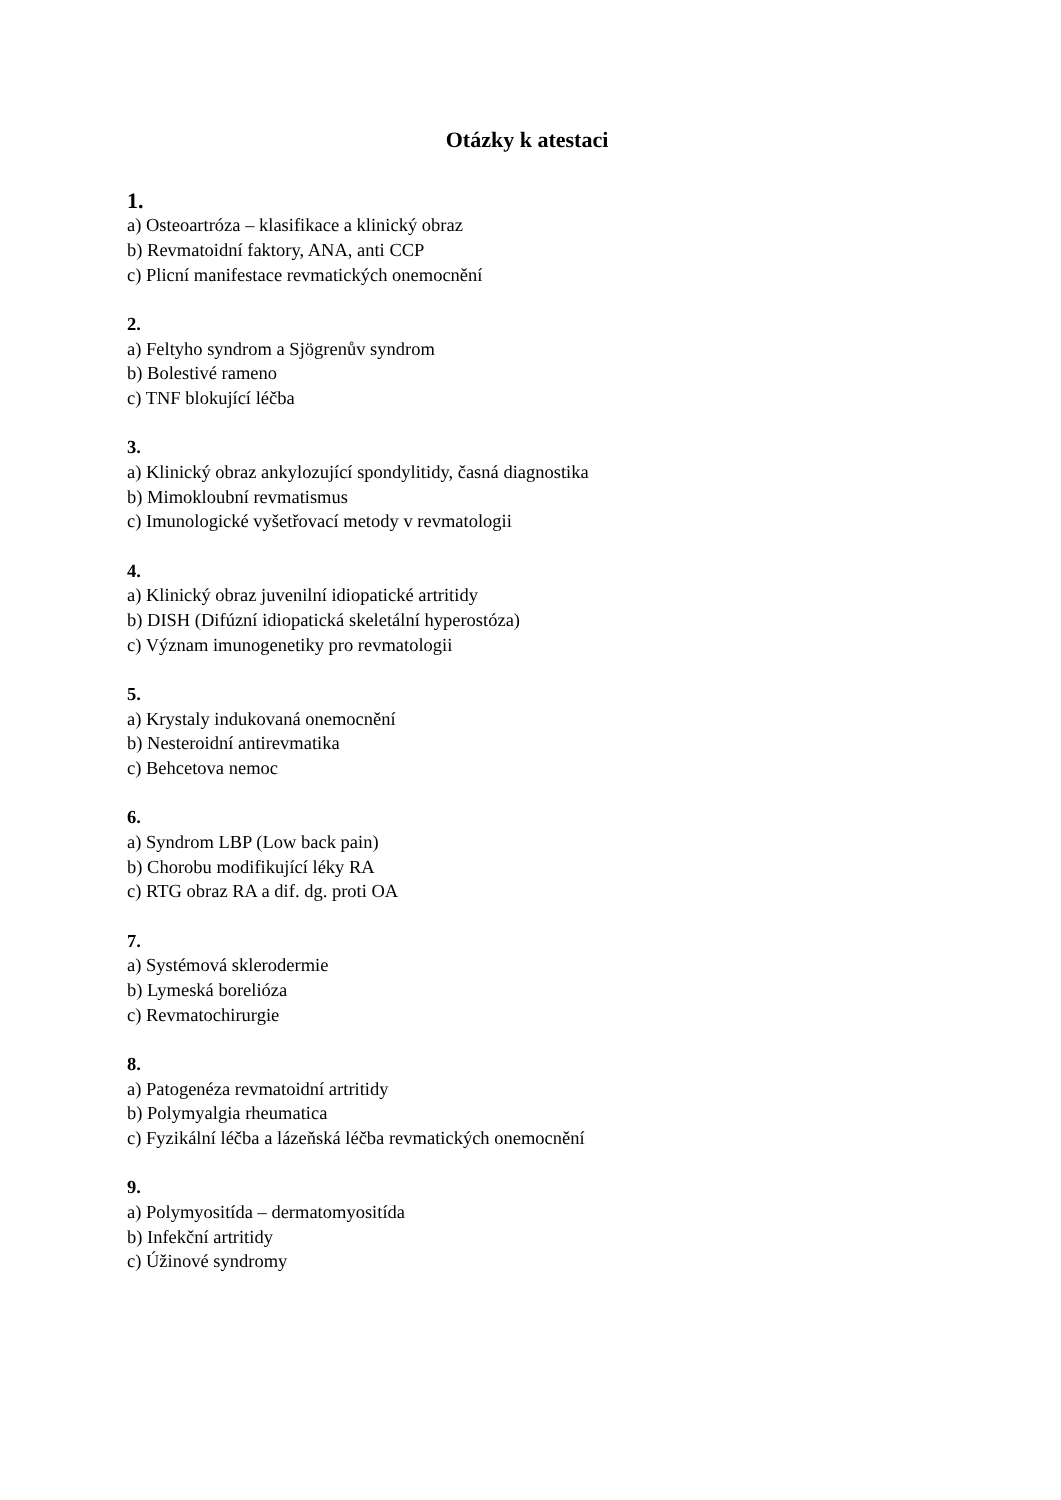Otázky k atestaci
1.
a) Osteoartróza – klasifikace a klinický obraz
b) Revmatoidní faktory, ANA, anti CCP
c) Plicní manifestace revmatických onemocnění
2.
a) Feltyho syndrom a Sjögrenův syndrom
b) Bolestivé rameno
c) TNF blokující léčba
3.
a) Klinický obraz ankylozující spondylitidy, časná diagnostika
b) Mimokloubní revmatismus
c) Imunologické vyšetřovací metody v revmatologii
4.
a) Klinický obraz juvenilní idiopatické artritidy
b) DISH (Difúzní idiopatická skeletální hyperostóza)
c) Význam imunogenetiky pro revmatologii
5.
a) Krystaly indukovaná onemocnění
b) Nesteroidní antirevmatika
c) Behcetova nemoc
6.
a) Syndrom LBP (Low back pain)
b) Chorobu modifikující léky RA
c) RTG obraz RA a dif. dg. proti OA
7.
a) Systémová sklerodermie
b) Lymeská borelióza
c) Revmatochirurgie
8.
a) Patogenéza revmatoidní artritidy
b) Polymyalgia rheumatica
c) Fyzikální léčba a lázeňská léčba revmatických onemocnění
9.
a) Polymyositída – dermatomyositída
b) Infekční artritidy
c) Úžinové syndromy